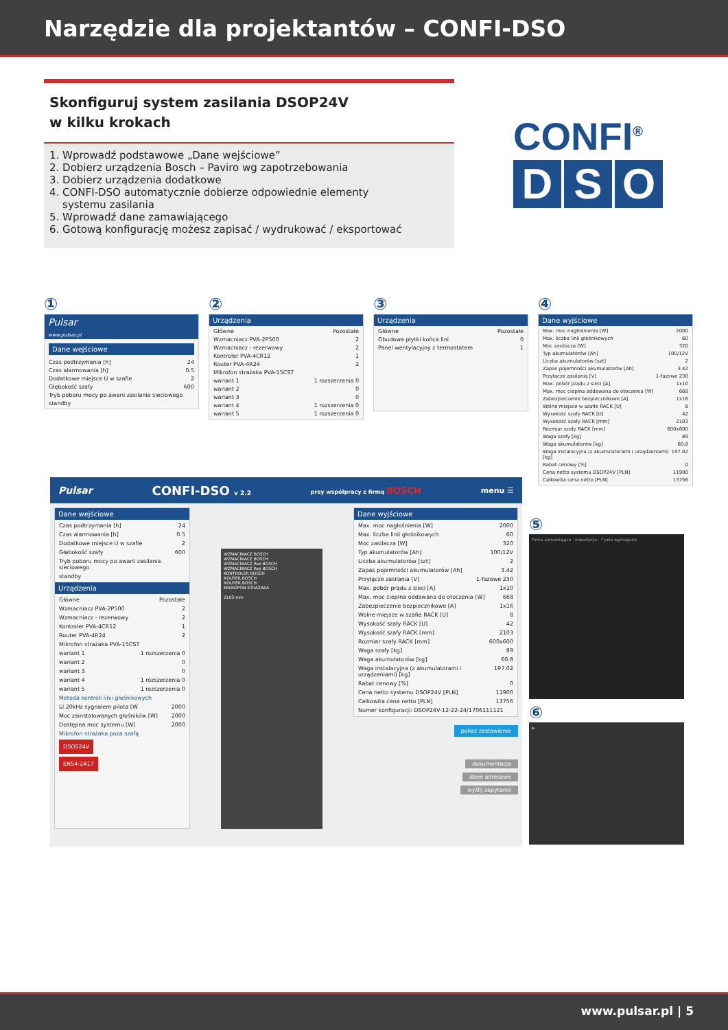Narzędzie dla projektantów – CONFI-DSO
Skonfiguruj system zasilania DSOP24V
w kilku krokach
1. Wprowadź podstawowe „Dane wejściowe”
2. Dobierz urządzenia Bosch – Paviro wg zapotrzebowania
3. Dobierz urządzenia dodatkowe
4. CONFI-DSO automatycznie dobierze odpowiednie elementy
systemu zasilania
5. Wprowadź dane zamawiającego
6. Gotową konfigurację możesz zapisać / wydrukować / eksportować
CONFI<sup>®</sup>
D S O
①
Pulsar
www.pulsar.pl
Dane wejściowe
Czas podtrzymania [h] 24
Czas alarmowania [h] 0.5
Dodatkowe miejsce U w szafie 2
Głębokość szafy 600
Tryb poboru mocy po awarii zasilania sieciowego
standby
②
Urządzenia
Główne Pozostałe
Wzmacniacz PVA-2P500 2
Wzmacniacz - rezerwowy 2
Kontroler PVA-4CR12 1
Router PVA-4R24 2
Mikrofon strażaka PVA-15CST
wariant 1 1 rozszerzenia 0
wariant 2 0
wariant 3 0
wariant 4 1 rozszerzenia 0
wariant 5 1 rozszerzenia 0
③
Urządzenia
Główne Pozostałe
Obudowa płytki końca lini 0
Panel wentylacyjny z termostatem 1
④
Dane wyjściowe
Max. moc nagłośnienia [W] 2000
Max. liczba linii głośnikowych 60
Moc zasilacza [W] 320
Typ akumulatorów [Ah] 100/12V
Liczba akumulatorów [szt] 2
Zapas pojemności akumulatorów [Ah] 3.42
Przyłącze zasilania [V] 1-fazowe 230
Max. pobór prądu z sieci [A] 1x10
Max. moc ciepłna oddawana do otoczenia [W] 668
Zabezpieczenie bezpiecznikowe [A] 1x16
Wolne miejsce w szafie RACK [U] 8
Wysokość szafy RACK [U] 42
Wysokość szafy RACK [mm] 2103
Rozmiar szafy RACK [mm] 600x600
Waga szafy [kg] 89
Waga akumulatorów [kg] 60.8
Waga instalacyjna (z akumulatorami i urządzeniami) [kg] 197.02
Rabat cenowy [%] 0
Cena netto systemu DSOP24V [PLN] 11900
Całkowita cena netto [PLN] 13756
Pulsar CONFI-DSO v 2.2 przy współpracy z firmą BOSCH menu ☰
Dane wejściowe
Czas podtrzymania [h] 24
Czas alarmowania [h] 0.5
Dodatkowe miejsce U w szafie 2
Głębokość szafy 600
Tryb poboru mocy po awarii zasilania sieciowego
standby
Urządzenia
Główne Pozostałe
Wzmacniacz PVA-2P500 2
Wzmacniacz - rezerwowy 2
Kontroler PVA-4CR12 1
Router PVA-4R24 2
Mikrofon strażaka PVA-15CST
wariant 1 1 rozszerzenia 0
wariant 2 0
wariant 3 0
wariant 4 1 rozszerzenia 0
wariant 5 1 rozszerzenia 0
Metoda kontroli linii głośnikowych
☑ 20kHz sygnałem pilota [W 2000
Moc zainstalowanych głośników [W] 2000
Dostępna moc systemu [W] 2000
Mikrofon strażaka poza szafą
DSOS24V
EN54-2A17
WZMACNIACZ BOSCH
WZMACNIACZ BOSCH
WZMACNIACZ Rez BOSCH
WZMACNIACZ Rez BOSCH
KONTROLER BOSCH
ROUTER BOSCH
ROUTER BOSCH
MIKROFON STRAŻAKA
2103 mm
Dane wyjściowe
Max. moc nagłośnienia [W] 2000
Max. liczba linii głośnikowych 60
Moc zasilacza [W] 320
Typ akumulatorów [Ah] 100/12V
Liczba akumulatorów [szt] 2
Zapas pojemności akumulatorów [Ah] 3.42
Przyłącze zasilania [V] 1-fazowe 230
Max. pobór prądu z sieci [A] 1x10
Max. moc ciepłna oddawana do otoczenia [W] 668
Zabezpieczenie bezpiecznikowe [A] 1x16
Wolne miejsce w szafie RACK [U] 8
Wysokość szafy RACK [U] 42
Wysokość szafy RACK [mm] 2103
Rozmiar szafy RACK [mm] 600x600
Waga szafy [kg] 89
Waga akumulatorów [kg] 60.8
Waga instalacyjna (z akumulatorami i urządzeniami) [kg] 197.02
Rabat cenowy [%] 0
Cena netto systemu DSOP24V [PLN] 11900
Całkowita cena netto [PLN] 13756
Numer konfiguracji: DSOP24V-12-22-24/1706111121
pokaż zestawienie
dokumentacja
dane adresowe
wyślij zapytanie
⑤
Firma zamawiająca · Inwestycja · * pola wymagane
⑥
▶
www.pulsar.pl | 5